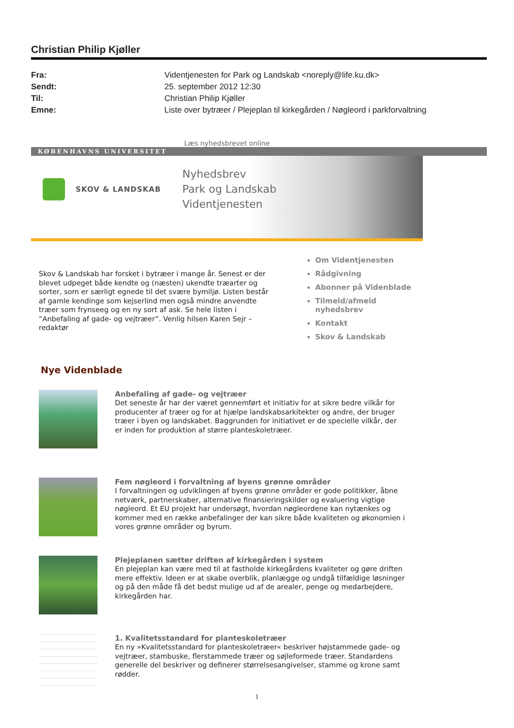Christian Philip Kjøller
Fra: Videntjenesten for Park og Landskab <noreply@life.ku.dk> Sendt: 25. september 2012 12:30 Til: Christian Philip Kjøller Emne: Liste over bytræer / Plejeplan til kirkegården / Nøgleord i parkforvaltning
Læs nyhedsbrevet online
KØBENHAVNS UNIVERSITET
SKOV & LANDSKAB
Nyhedsbrev
Park og Landskab
Videntjenesten
Skov & Landskab har forsket i bytræer i mange år. Senest er der blevet udpeget både kendte og (næsten) ukendte træarter og sorter, som er særligt egnede til det svære bymiljø. Listen består af gamle kendinge som kejserlind men også mindre anvendte træer som frynseeg og en ny sort af ask. Se hele listen i ”Anbefaling af gade- og vejtræer”. Venlig hilsen Karen Sejr – redaktør
Om Videntjenesten
Rådgivning
Abonner på Videnblade
Tilmeld/afmeld nyhedsbrev
Kontakt
Skov & Landskab
Nye Videnblade
Anbefaling af gade- og vejtræer
Det seneste år har der været gennemført et initiativ for at sikre bedre vilkår for producenter af træer og for at hjælpe landskabsarkitekter og andre, der bruger træer i byen og landskabet. Baggrunden for initiativet er de specielle vilkår, der er inden for produktion af større planteskoletræer.
Fem nøgleord i forvaltning af byens grønne områder
I forvaltningen og udviklingen af byens grønne områder er gode politikker, åbne netværk, partnerskaber, alternative finansieringskilder og evaluering vigtige nøgleord. Et EU projekt har undersøgt, hvordan nøgleordene kan nytænkes og kommer med en række anbefalinger der kan sikre både kvaliteten og økonomien i vores grønne områder og byrum.
Plejeplanen sætter driften af kirkegården i system
En plejeplan kan være med til at fastholde kirkegårdens kvaliteter og gøre driften mere effektiv. Ideen er at skabe overblik, planlægge og undgå tilfældige løsninger og på den måde få det bedst mulige ud af de arealer, penge og medarbejdere, kirkegården har.
1. Kvalitetsstandard for planteskoletræer
En ny »Kvalitetsstandard for planteskoletræer« beskriver højstammede gade- og vejtræer, stambuske, flerstammede træer og søjleformede træer. Standardens generelle del beskriver og definerer størrelsesangivelser, stamme og krone samt rødder.
1